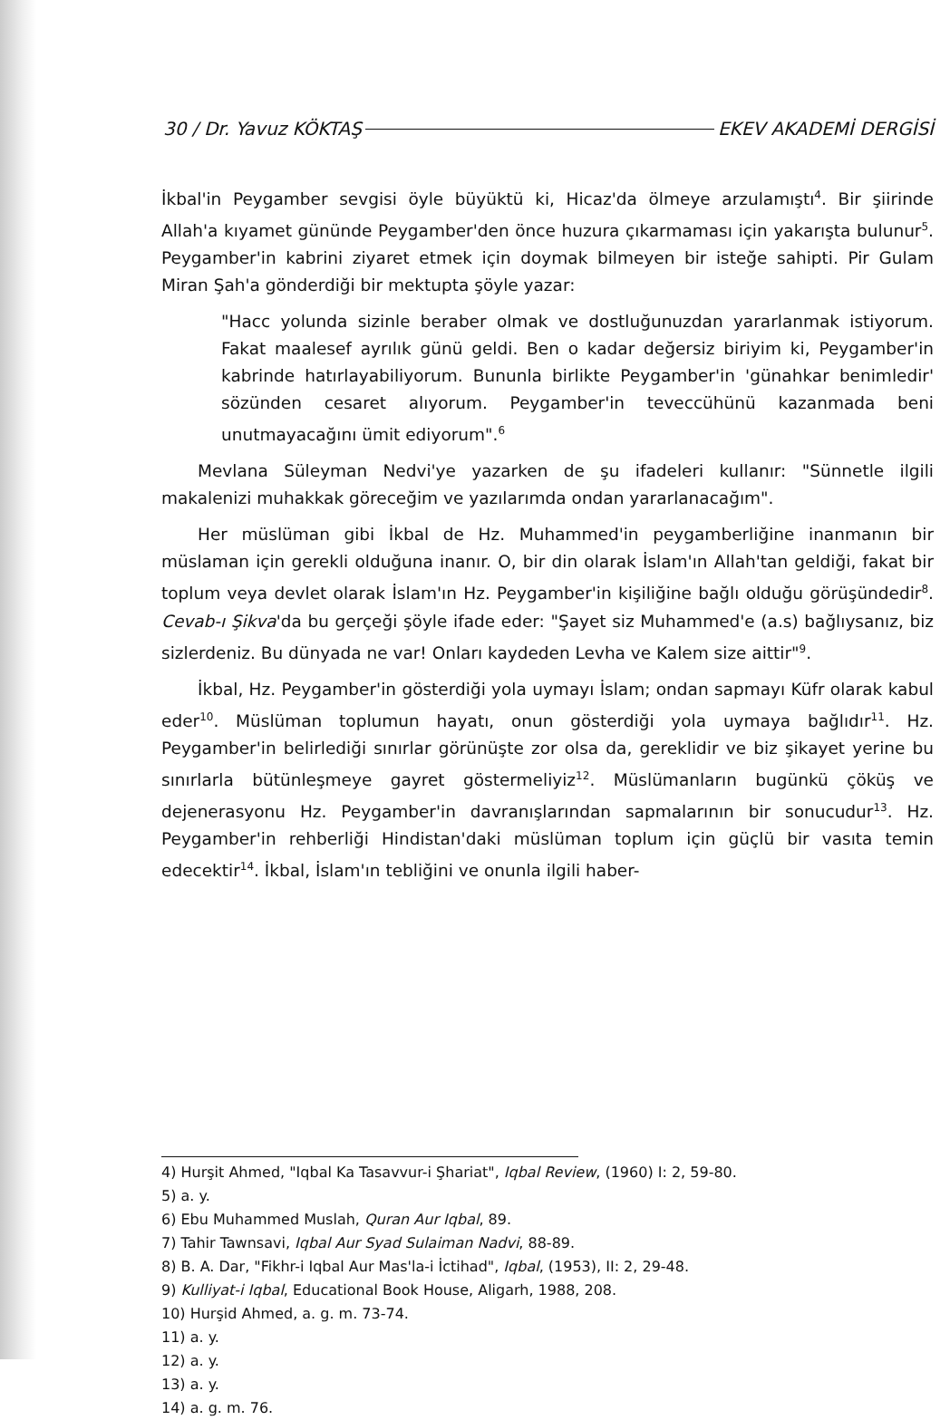30 / Dr. Yavuz KÖKTAŞ EKEV AKADEMİ DERGİSİ
İkbal'in Peygamber sevgisi öyle büyüktü ki, Hicaz'da ölmeye arzulamıştı<sup>4</sup>. Bir şiirinde Allah'a kıyamet gününde Peygamber'den önce huzura çıkarmaması için yakarışta bulunur<sup>5</sup>. Peygamber'in kabrini ziyaret etmek için doymak bilmeyen bir isteğe sahipti. Pir Gulam Miran Şah'a gönderdiği bir mektupta şöyle yazar:
"Hacc yolunda sizinle beraber olmak ve dostluğunuzdan yararlanmak istiyorum. Fakat maalesef ayrılık günü geldi. Ben o kadar değersiz biriyim ki, Peygamber'in kabrinde hatırlayabiliyorum. Bununla birlikte Peygamber'in 'günahkar benimledir' sözünden cesaret alıyorum. Peygamber'in teveccühünü kazanmada beni unutmayacağını ümit ediyorum".<sup>6</sup>
Mevlana Süleyman Nedvi'ye yazarken de şu ifadeleri kullanır: "Sünnetle ilgili makalenizi muhakkak göreceğim ve yazılarımda ondan yararlanacağım".
Her müslüman gibi İkbal de Hz. Muhammed'in peygamberliğine inanmanın bir müslaman için gerekli olduğuna inanır. O, bir din olarak İslam'ın Allah'tan geldiği, fakat bir toplum veya devlet olarak İslam'ın Hz. Peygamber'in kişiliğine bağlı olduğu görüşündedir<sup>8</sup>. Cevab-ı Şikva'da bu gerçeği şöyle ifade eder: "Şayet siz Muhammed'e (a.s) bağlıysanız, biz sizlerdeniz. Bu dünyada ne var! Onları kaydeden Levha ve Kalem size aittir"<sup>9</sup>.
İkbal, Hz. Peygamber'in gösterdiği yola uymayı İslam; ondan sapmayı Küfr olarak kabul eder<sup>10</sup>. Müslüman toplumun hayatı, onun gösterdiği yola uymaya bağlıdır<sup>11</sup>. Hz. Peygamber'in belirlediği sınırlar görünüşte zor olsa da, gereklidir ve biz şikayet yerine bu sınırlarla bütünleşmeye gayret göstermeliyiz<sup>12</sup>. Müslümanların bugünkü çöküş ve dejenerasyonu Hz. Peygamber'in davranışlarından sapmalarının bir sonucudur<sup>13</sup>. Hz. Peygamber'in rehberliği Hindistan'daki müslüman toplum için güçlü bir vasıta temin edecektir<sup>14</sup>. İkbal, İslam'ın tebliğini ve onunla ilgili haber-
4) Hurşit Ahmed, "Iqbal Ka Tasavvur-i Şhariat", Iqbal Review, (1960) I: 2, 59-80.
5) a. y.
6) Ebu Muhammed Muslah, Quran Aur Iqbal, 89.
7) Tahir Tawnsavi, Iqbal Aur Syad Sulaiman Nadvi, 88-89.
8) B. A. Dar, "Fikhr-i Iqbal Aur Mas'la-i İctihad", Iqbal, (1953), II: 2, 29-48.
9) Kulliyat-i Iqbal, Educational Book House, Aligarh, 1988, 208.
10) Hurşid Ahmed, a. g. m. 73-74.
11) a. y.
12) a. y.
13) a. y.
14) a. g. m. 76.